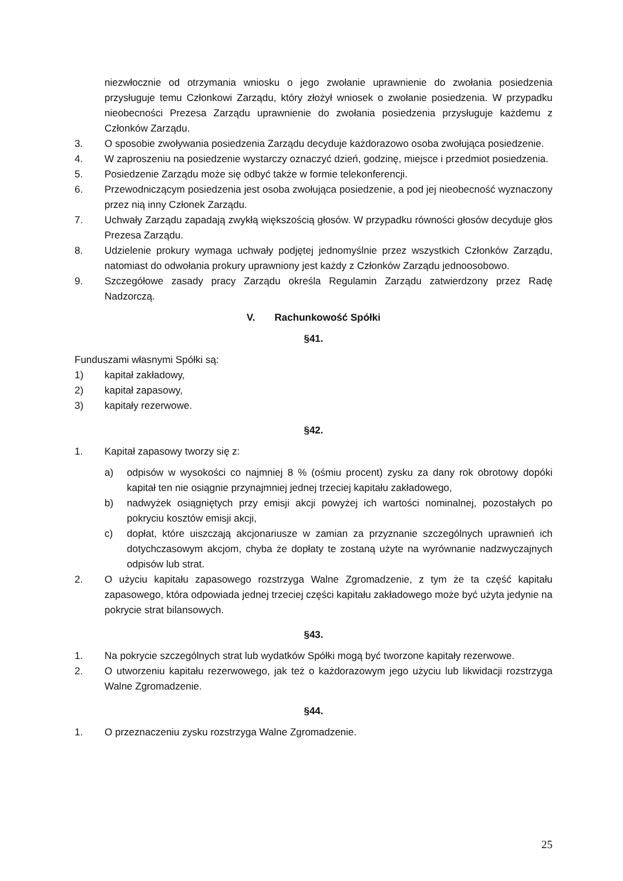niezwłocznie od otrzymania wniosku o jego zwołanie uprawnienie do zwołania posiedzenia przysługuje temu Członkowi Zarządu, który złożył wniosek o zwołanie posiedzenia. W przypadku nieobecności Prezesa Zarządu uprawnienie do zwołania posiedzenia przysługuje każdemu z Członków Zarządu.
3. O sposobie zwoływania posiedzenia Zarządu decyduje każdorazowo osoba zwołująca posiedzenie.
4. W zaproszeniu na posiedzenie wystarczy oznaczyć dzień, godzinę, miejsce i przedmiot posiedzenia.
5. Posiedzenie Zarządu może się odbyć także w formie telekonferencji.
6. Przewodniczącym posiedzenia jest osoba zwołująca posiedzenie, a pod jej nieobecność wyznaczony przez nią inny Członek Zarządu.
7. Uchwały Zarządu zapadają zwykłą większością głosów. W przypadku równości głosów decyduje głos Prezesa Zarządu.
8. Udzielenie prokury wymaga uchwały podjętej jednomyślnie przez wszystkich Członków Zarządu, natomiast do odwołania prokury uprawniony jest każdy z Członków Zarządu jednoosobowo.
9. Szczegółowe zasady pracy Zarządu określa Regulamin Zarządu zatwierdzony przez Radę Nadzorczą.
V. Rachunkowość Spółki
§41.
Funduszami własnymi Spółki są:
1) kapitał zakładowy,
2) kapitał zapasowy,
3) kapitały rezerwowe.
§42.
1. Kapitał zapasowy tworzy się z:
a) odpisów w wysokości co najmniej 8 % (ośmiu procent) zysku za dany rok obrotowy dopóki kapitał ten nie osiągnie przynajmniej jednej trzeciej kapitału zakładowego,
b) nadwyżek osiągniętych przy emisji akcji powyżej ich wartości nominalnej, pozostałych po pokryciu kosztów emisji akcji,
c) dopłat, które uiszczają akcjonariusze w zamian za przyznanie szczególnych uprawnień ich dotychczasowym akcjom, chyba że dopłaty te zostaną użyte na wyrównanie nadzwyczajnych odpisów lub strat.
2. O użyciu kapitału zapasowego rozstrzyga Walne Zgromadzenie, z tym że ta część kapitału zapasowego, która odpowiada jednej trzeciej części kapitału zakładowego może być użyta jedynie na pokrycie strat bilansowych.
§43.
1. Na pokrycie szczególnych strat lub wydatków Spółki mogą być tworzone kapitały rezerwowe.
2. O utworzeniu kapitału rezerwowego, jak też o każdorazowym jego użyciu lub likwidacji rozstrzyga Walne Zgromadzenie.
§44.
1. O przeznaczeniu zysku rozstrzyga Walne Zgromadzenie.
25